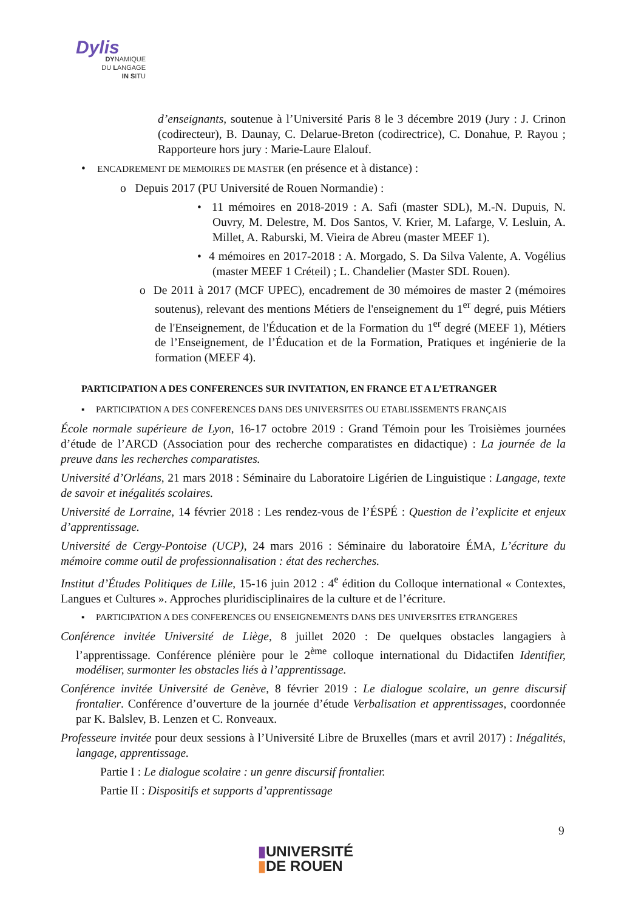Dylis
DYNAMIQUE
DU LANGAGE
IN SITU
d’enseignants, soutenue à l’Université Paris 8 le 3 décembre 2019 (Jury : J. Crinon (codirecteur), B. Daunay, C. Delarue-Breton (codirectrice), C. Donahue, P. Rayou ; Rapporteure hors jury : Marie-Laure Elalouf.
• ENCADREMENT DE MEMOIRES DE MASTER (en présence et à distance) :
o Depuis 2017 (PU Université de Rouen Normandie) :
• 11 mémoires en 2018-2019 : A. Safi (master SDL), M.-N. Dupuis, N. Ouvry, M. Delestre, M. Dos Santos, V. Krier, M. Lafarge, V. Lesluin, A. Millet, A. Raburski, M. Vieira de Abreu (master MEEF 1).
• 4 mémoires en 2017-2018 : A. Morgado, S. Da Silva Valente, A. Vogélius (master MEEF 1 Créteil) ; L. Chandelier (Master SDL Rouen).
o De 2011 à 2017 (MCF UPEC), encadrement de 30 mémoires de master 2 (mémoires soutenus), relevant des mentions Métiers de l'enseignement du 1<sup>er</sup> degré, puis Métiers de l'Enseignement, de l'Éducation et de la Formation du 1<sup>er</sup> degré (MEEF 1), Métiers de l’Enseignement, de l’Éducation et de la Formation, Pratiques et ingénierie de la formation (MEEF 4).
PARTICIPATION A DES CONFERENCES SUR INVITATION, EN FRANCE ET A L’ETRANGER
▪ PARTICIPATION A DES CONFERENCES DANS DES UNIVERSITES OU ETABLISSEMENTS FRANÇAIS
École normale supérieure de Lyon, 16-17 octobre 2019 : Grand Témoin pour les Troisièmes journées d’étude de l’ARCD (Association pour des recherche comparatistes en didactique) : La journée de la preuve dans les recherches comparatistes.
Université d’Orléans, 21 mars 2018 : Séminaire du Laboratoire Ligérien de Linguistique : Langage, texte de savoir et inégalités scolaires.
Université de Lorraine, 14 février 2018 : Les rendez-vous de l’ÉSPÉ : Question de l’explicite et enjeux d’apprentissage.
Université de Cergy-Pontoise (UCP), 24 mars 2016 : Séminaire du laboratoire ÉMA, L’écriture du mémoire comme outil de professionnalisation : état des recherches.
Institut d’Études Politiques de Lille, 15-16 juin 2012 : 4<sup>e</sup> édition du Colloque international « Contextes, Langues et Cultures ». Approches pluridisciplinaires de la culture et de l’écriture.
▪ PARTICIPATION A DES CONFERENCES OU ENSEIGNEMENTS DANS DES UNIVERSITES ETRANGERES
Conférence invitée Université de Liège, 8 juillet 2020 : De quelques obstacles langagiers à l’apprentissage. Conférence plénière pour le 2<sup>ème</sup> colloque international du Didactifen Identifier, modéliser, surmonter les obstacles liés à l’apprentissage.
Conférence invitée Université de Genève, 8 février 2019 : Le dialogue scolaire, un genre discursif frontalier. Conférence d’ouverture de la journée d’étude Verbalisation et apprentissages, coordonnée par K. Balslev, B. Lenzen et C. Ronveaux.
Professeure invitée pour deux sessions à l’Université Libre de Bruxelles (mars et avril 2017) : Inégalités, langage, apprentissage.
Partie I : Le dialogue scolaire : un genre discursif frontalier.
Partie II : Dispositifs et supports d’apprentissage
9
▮UNIVERSITÉ
▮DE ROUEN